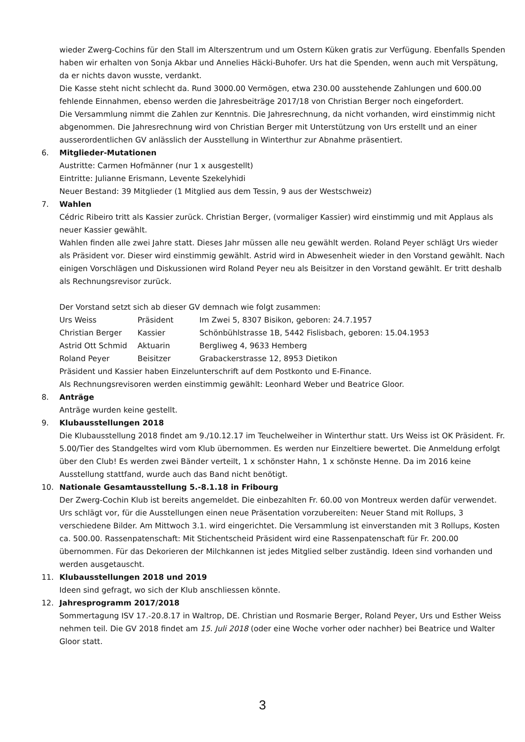wieder Zwerg-Cochins für den Stall im Alterszentrum und um Ostern Küken gratis zur Verfügung. Ebenfalls Spenden haben wir erhalten von Sonja Akbar und Annelies Häcki-Buhofer. Urs hat die Spenden, wenn auch mit Verspätung, da er nichts davon wusste, verdankt.
Die Kasse steht nicht schlecht da. Rund 3000.00 Vermögen, etwa 230.00 ausstehende Zahlungen und 600.00 fehlende Einnahmen, ebenso werden die Jahresbeiträge 2017/18 von Christian Berger noch eingefordert.
Die Versammlung nimmt die Zahlen zur Kenntnis. Die Jahresrechnung, da nicht vorhanden, wird einstimmig nicht abgenommen. Die Jahresrechnung wird von Christian Berger mit Unterstützung von Urs erstellt und an einer ausserordentlichen GV anlässlich der Ausstellung in Winterthur zur Abnahme präsentiert.
6. Mitglieder-Mutationen
Austritte: Carmen Hofmänner (nur 1 x ausgestellt)
Eintritte: Julianne Erismann, Levente Szekelyhidi
Neuer Bestand: 39 Mitglieder (1 Mitglied aus dem Tessin, 9 aus der Westschweiz)
7. Wahlen
Cédric Ribeiro tritt als Kassier zurück. Christian Berger, (vormaliger Kassier) wird einstimmig und mit Applaus als neuer Kassier gewählt.
Wahlen finden alle zwei Jahre statt. Dieses Jahr müssen alle neu gewählt werden. Roland Peyer schlägt Urs wieder als Präsident vor. Dieser wird einstimmig gewählt. Astrid wird in Abwesenheit wieder in den Vorstand gewählt. Nach einigen Vorschlägen und Diskussionen wird Roland Peyer neu als Beisitzer in den Vorstand gewählt. Er tritt deshalb als Rechnungsrevisor zurück.
Der Vorstand setzt sich ab dieser GV demnach wie folgt zusammen:
| Urs Weiss | Präsident | Im Zwei 5, 8307 Bisikon, geboren: 24.7.1957 |
| Christian Berger | Kassier | Schönbühlstrasse 1B, 5442 Fislisbach, geboren: 15.04.1953 |
| Astrid Ott Schmid | Aktuarin | Bergliweg 4, 9633 Hemberg |
| Roland Peyer | Beisitzer | Grabackerstrasse 12, 8953 Dietikon |
Präsident und Kassier haben Einzelunterschrift auf dem Postkonto und E-Finance.
Als Rechnungsrevisoren werden einstimmig gewählt: Leonhard Weber und Beatrice Gloor.
8. Anträge
Anträge wurden keine gestellt.
9. Klubausstellungen 2018
Die Klubausstellung 2018 findet am 9./10.12.17 im Teuchelweiher in Winterthur statt. Urs Weiss ist OK Präsident. Fr. 5.00/Tier des Standgeltes wird vom Klub übernommen. Es werden nur Einzeltiere bewertet. Die Anmeldung erfolgt über den Club! Es werden zwei Bänder verteilt, 1 x schönster Hahn, 1 x schönste Henne. Da im 2016 keine Ausstellung stattfand, wurde auch das Band nicht benötigt.
10. Nationale Gesamtausstellung 5.-8.1.18 in Fribourg
Der Zwerg-Cochin Klub ist bereits angemeldet. Die einbezahlten Fr. 60.00 von Montreux werden dafür verwendet. Urs schlägt vor, für die Ausstellungen einen neue Präsentation vorzubereiten: Neuer Stand mit Rollups, 3 verschiedene Bilder. Am Mittwoch 3.1. wird eingerichtet. Die Versammlung ist einverstanden mit 3 Rollups, Kosten ca. 500.00. Rassenpatenschaft: Mit Stichentscheid Präsident wird eine Rassenpatenschaft für Fr. 200.00 übernommen. Für das Dekorieren der Milchkannen ist jedes Mitglied selber zuständig. Ideen sind vorhanden und werden ausgetauscht.
11. Klubausstellungen 2018 und 2019
Ideen sind gefragt, wo sich der Klub anschliessen könnte.
12. Jahresprogramm 2017/2018
Sommertagung ISV 17.-20.8.17 in Waltrop, DE. Christian und Rosmarie Berger, Roland Peyer, Urs und Esther Weiss nehmen teil. Die GV 2018 findet am 15. Juli 2018 (oder eine Woche vorher oder nachher) bei Beatrice und Walter Gloor statt.
3